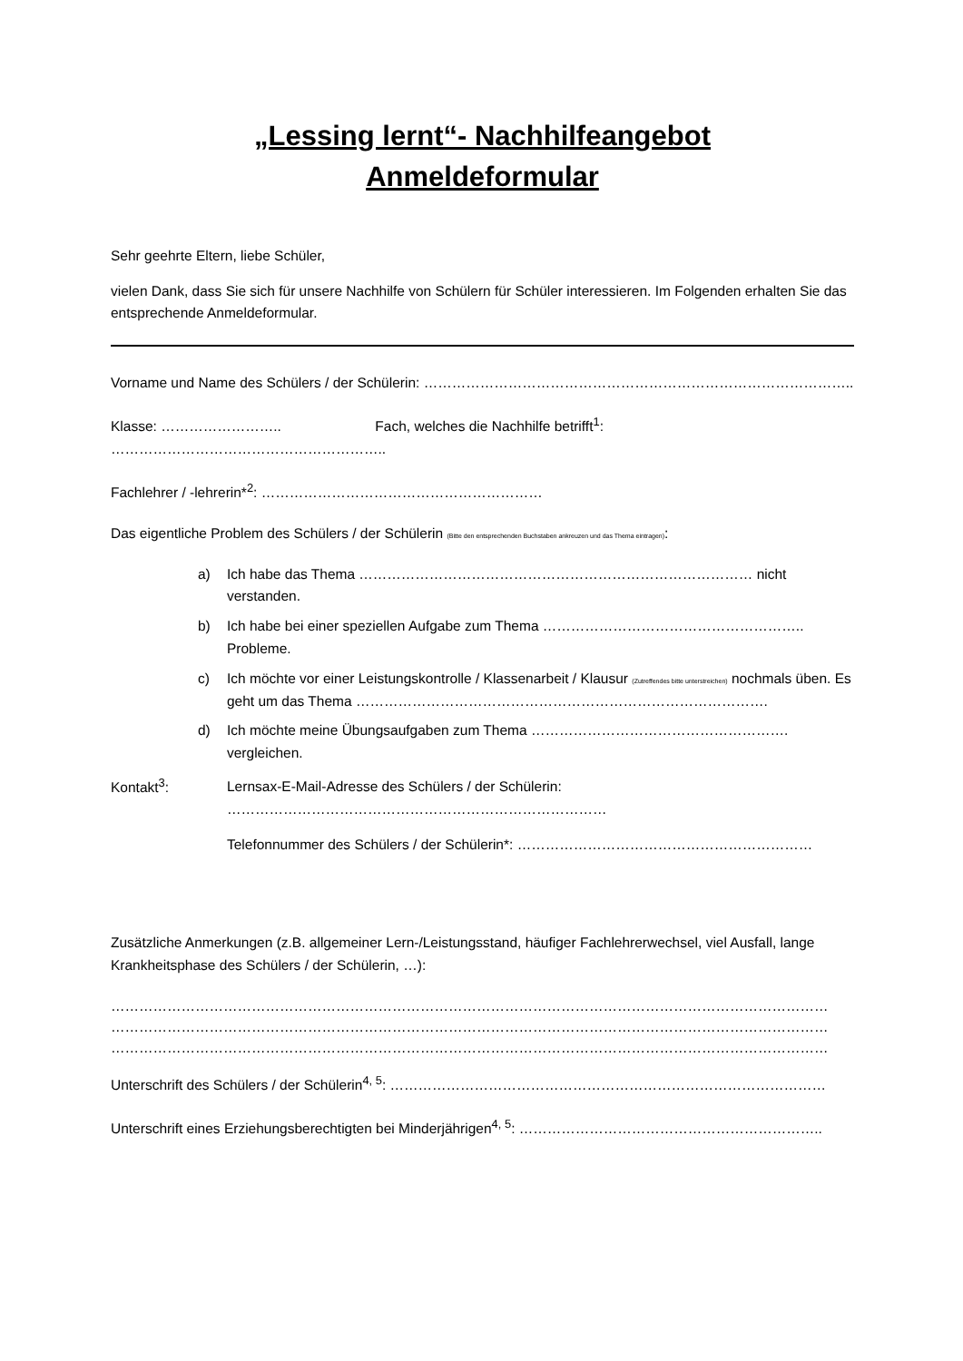„Lessing lernt“- Nachhilfeangebot
Anmeldeformular
Sehr geehrte Eltern, liebe Schüler,
vielen Dank, dass Sie sich für unsere Nachhilfe von Schülern für Schüler interessieren. Im Folgenden erhalten Sie das entsprechende Anmeldeformular.
Vorname und Name des Schülers / der Schülerin: ………………………………………………………………………………..
Klasse: …………………….. Fach, welches die Nachhilfe betrifft<sup>1</sup>: …………………………………………………..
Fachlehrer / -lehrerin*<sup>2</sup>: ……………………………………………………
Das eigentliche Problem des Schülers / der Schülerin (Bitte den entsprechenden Buchstaben ankreuzen und das Thema eintragen):
a) Ich habe das Thema ………………………………………………………………………… nicht verstanden.
b) Ich habe bei einer speziellen Aufgabe zum Thema ……………………………………………….. Probleme.
c) Ich möchte vor einer Leistungskontrolle / Klassenarbeit / Klausur (Zutreffendes bitte unterstreichen) nochmals üben. Es geht um das Thema …………………………………………………………………………….
d) Ich möchte meine Übungsaufgaben zum Thema ………………………………………………. vergleichen.
Kontakt<sup>3</sup>:
Lernsax-E-Mail-Adresse des Schülers / der Schülerin:
………………………………………………………………………
Telefonnummer des Schülers / der Schülerin*: ………………………………………………………
Zusätzliche Anmerkungen (z.B. allgemeiner Lern-/Leistungsstand, häufiger Fachlehrerwechsel, viel Ausfall, lange Krankheitsphase des Schülers / der Schülerin, …):
………………………………………………………………………………………………………………………………………
………………………………………………………………………………………………………………………………………
………………………………………………………………………………………………………………………………………
Unterschrift des Schülers / der Schülerin<sup>4, 5</sup>: …………………………………………………………………………………
Unterschrift eines Erziehungsberechtigten bei Minderjährigen<sup>4, 5</sup>: ………………………………………………………..